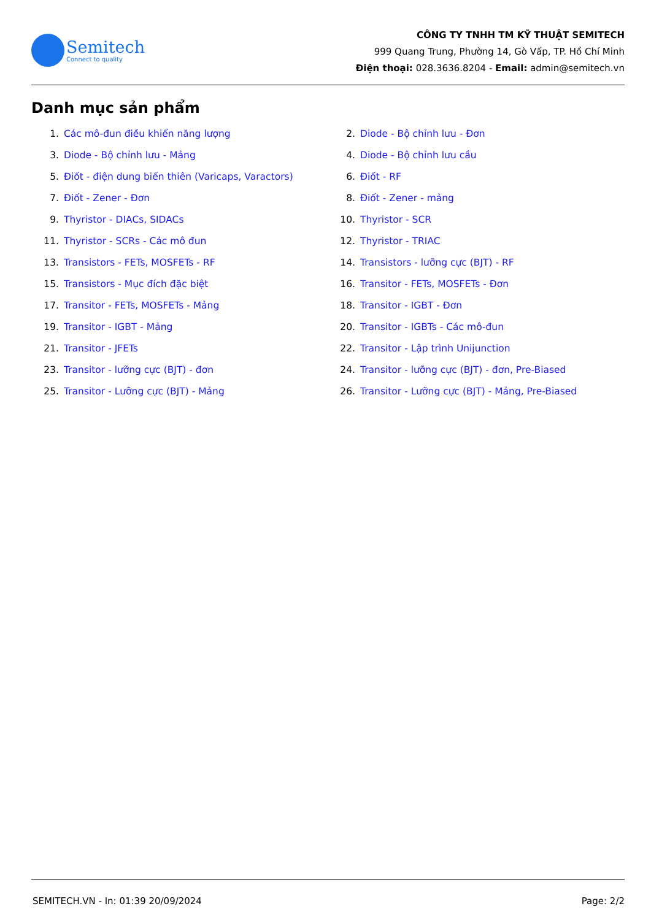Semitech
Connect to quality
CÔNG TY TNHH TM KỸ THUẬT SEMITECH
999 Quang Trung, Phường 14, Gò Vấp, TP. Hồ Chí Minh
Điện thoại: 028.3636.8204 - Email: admin@semitech.vn
Danh mục sản phẩm
1. Các mô-đun điều khiển năng lượng
2. Diode - Bộ chỉnh lưu - Đơn
3. Diode - Bộ chỉnh lưu - Mảng
4. Diode - Bộ chỉnh lưu cầu
5. Điốt - điện dung biến thiên (Varicaps, Varactors)
6. Điốt - RF
7. Điốt - Zener - Đơn
8. Điốt - Zener - mảng
9. Thyristor - DIACs, SIDACs
10. Thyristor - SCR
11. Thyristor - SCRs - Các mô đun
12. Thyristor - TRIAC
13. Transistors - FETs, MOSFETs - RF
14. Transistors - lưỡng cực (BJT) - RF
15. Transistors - Mục đích đặc biệt
16. Transitor - FETs, MOSFETs - Đơn
17. Transitor - FETs, MOSFETs - Mảng
18. Transitor - IGBT - Đơn
19. Transitor - IGBT - Mảng
20. Transitor - IGBTs - Các mô-đun
21. Transitor - JFETs
22. Transitor - Lập trình Unijunction
23. Transitor - lưỡng cực (BJT) - đơn
24. Transitor - lưỡng cực (BJT) - đơn, Pre-Biased
25. Transitor - Lưỡng cực (BJT) - Mảng
26. Transitor - Lưỡng cực (BJT) - Mảng, Pre-Biased
SEMITECH.VN - In: 01:39 20/09/2024 Page: 2/2